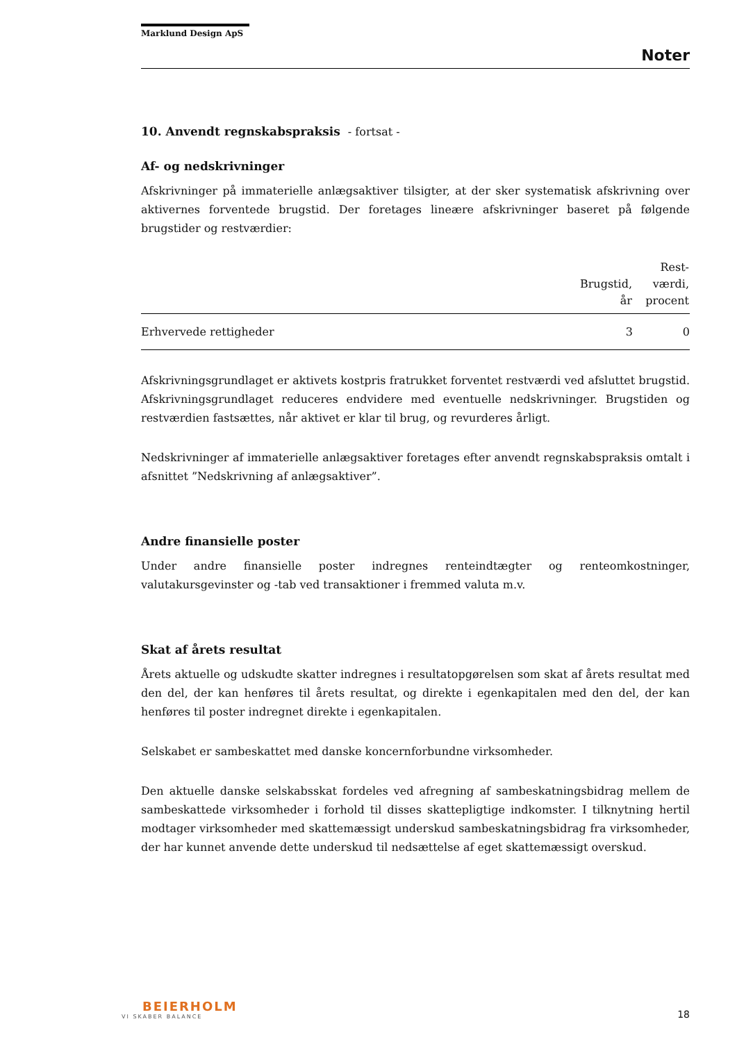Marklund Design ApS
Noter
10. Anvendt regnskabspraksis - fortsat -
Af- og nedskrivninger
Afskrivninger på immaterielle anlægsaktiver tilsigter, at der sker systematisk afskrivning over aktivernes forventede brugstid. Der foretages lineære afskrivninger baseret på følgende brugstider og restværdier:
| | Brugstid, år | Rest- værdi, procent |
| --- | --- | --- |
| Erhvervede rettigheder | 3 | 0 |
Afskrivningsgrundlaget er aktivets kostpris fratrukket forventet restværdi ved afsluttet brugstid. Afskrivningsgrundlaget reduceres endvidere med eventuelle nedskrivninger. Brugstiden og restværdien fastsættes, når aktivet er klar til brug, og revurderes årligt.
Nedskrivninger af immaterielle anlægsaktiver foretages efter anvendt regnskabspraksis omtalt i afsnittet ”Nedskrivning af anlægsaktiver”.
Andre finansielle poster
Under andre finansielle poster indregnes renteindtægter og renteomkostninger, valutakursgevinster og -tab ved transaktioner i fremmed valuta m.v.
Skat af årets resultat
Årets aktuelle og udskudte skatter indregnes i resultatopgørelsen som skat af årets resultat med den del, der kan henføres til årets resultat, og direkte i egenkapitalen med den del, der kan henføres til poster indregnet direkte i egenkapitalen.
Selskabet er sambeskattet med danske koncernforbundne virksomheder.
Den aktuelle danske selskabsskat fordeles ved afregning af sambeskatningsbidrag mellem de sambeskattede virksomheder i forhold til disses skattepligtige indkomster. I tilknytning hertil modtager virksomheder med skattemæssigt underskud sambeskatningsbidrag fra virksomheder, der har kunnet anvende dette underskud til nedsættelse af eget skattemæssigt overskud.
BEIERHOLM
VI SKABER BALANCE
18